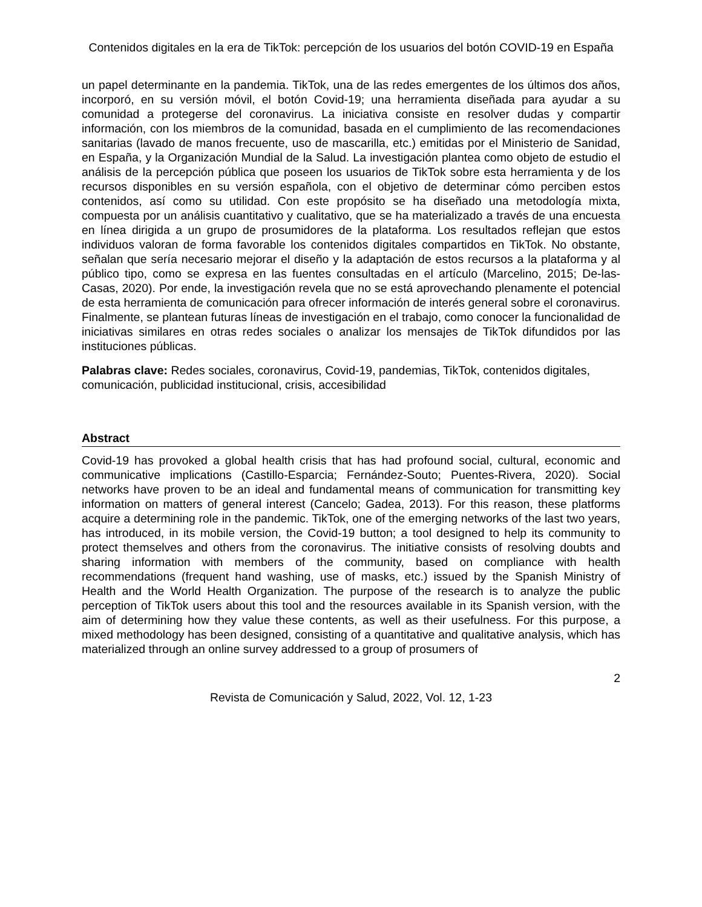Contenidos digitales en la era de TikTok: percepción de los usuarios del botón COVID-19 en España
un papel determinante en la pandemia. TikTok, una de las redes emergentes de los últimos dos años, incorporó, en su versión móvil, el botón Covid-19; una herramienta diseñada para ayudar a su comunidad a protegerse del coronavirus. La iniciativa consiste en resolver dudas y compartir información, con los miembros de la comunidad, basada en el cumplimiento de las recomendaciones sanitarias (lavado de manos frecuente, uso de mascarilla, etc.) emitidas por el Ministerio de Sanidad, en España, y la Organización Mundial de la Salud. La investigación plantea como objeto de estudio el análisis de la percepción pública que poseen los usuarios de TikTok sobre esta herramienta y de los recursos disponibles en su versión española, con el objetivo de determinar cómo perciben estos contenidos, así como su utilidad. Con este propósito se ha diseñado una metodología mixta, compuesta por un análisis cuantitativo y cualitativo, que se ha materializado a través de una encuesta en línea dirigida a un grupo de prosumidores de la plataforma. Los resultados reflejan que estos individuos valoran de forma favorable los contenidos digitales compartidos en TikTok. No obstante, señalan que sería necesario mejorar el diseño y la adaptación de estos recursos a la plataforma y al público tipo, como se expresa en las fuentes consultadas en el artículo (Marcelino, 2015; De-las-Casas, 2020). Por ende, la investigación revela que no se está aprovechando plenamente el potencial de esta herramienta de comunicación para ofrecer información de interés general sobre el coronavirus. Finalmente, se plantean futuras líneas de investigación en el trabajo, como conocer la funcionalidad de iniciativas similares en otras redes sociales o analizar los mensajes de TikTok difundidos por las instituciones públicas.
Palabras clave: Redes sociales, coronavirus, Covid-19, pandemias, TikTok, contenidos digitales, comunicación, publicidad institucional, crisis, accesibilidad
Abstract
Covid-19 has provoked a global health crisis that has had profound social, cultural, economic and communicative implications (Castillo-Esparcia; Fernández-Souto; Puentes-Rivera, 2020). Social networks have proven to be an ideal and fundamental means of communication for transmitting key information on matters of general interest (Cancelo; Gadea, 2013). For this reason, these platforms acquire a determining role in the pandemic. TikTok, one of the emerging networks of the last two years, has introduced, in its mobile version, the Covid-19 button; a tool designed to help its community to protect themselves and others from the coronavirus. The initiative consists of resolving doubts and sharing information with members of the community, based on compliance with health recommendations (frequent hand washing, use of masks, etc.) issued by the Spanish Ministry of Health and the World Health Organization. The purpose of the research is to analyze the public perception of TikTok users about this tool and the resources available in its Spanish version, with the aim of determining how they value these contents, as well as their usefulness. For this purpose, a mixed methodology has been designed, consisting of a quantitative and qualitative analysis, which has materialized through an online survey addressed to a group of prosumers of
2
Revista de Comunicación y Salud, 2022, Vol. 12, 1-23